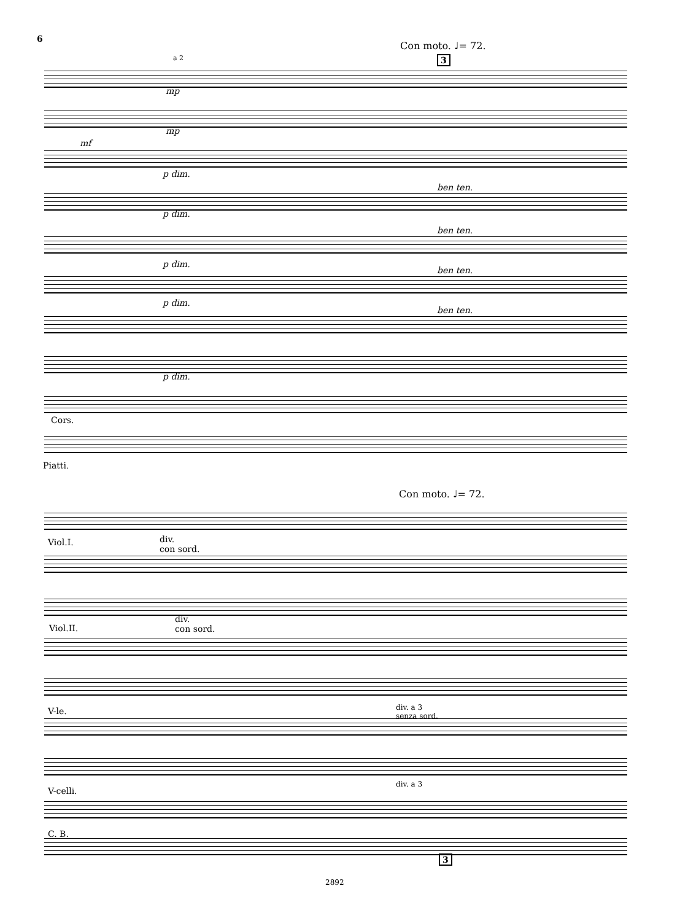6
Con moto. ♩= 72.
3
a 2
mp
mp
mf
p dim.
ben ten.
p dim.
ben ten.
p dim.
ben ten.
p dim.
ben ten.
p dim.
Cors.
Piatti.
Con moto. ♩= 72.
Viol.I.
div.
con sord.
Viol.II.
div.
con sord.
V-le.
div. a 3
senza sord.
V-celli.
div. a 3
C. B.
3
2892